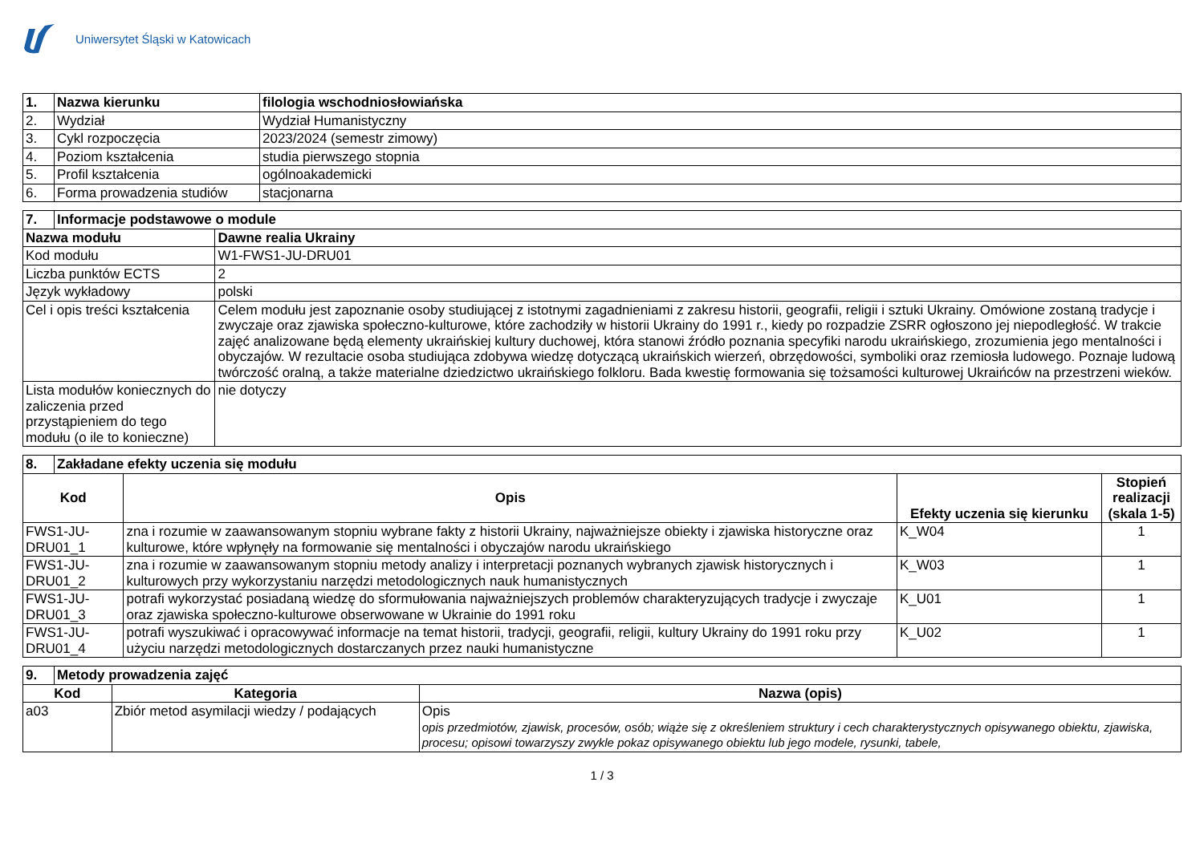Uniwersytet Śląski w Katowicach
| 1. | Nazwa kierunku | filologia wschodniosłowiańska |
| 2. | Wydział | Wydział Humanistyczny |
| 3. | Cykl rozpoczęcia | 2023/2024 (semestr zimowy) |
| 4. | Poziom kształcenia | studia pierwszego stopnia |
| 5. | Profil kształcenia | ogólnoakademicki |
| 6. | Forma prowadzenia studiów | stacjonarna |
| 7. | Informacje podstawowe o module | |
| Nazwa modułu | | Dawne realia Ukrainy |
| Kod modułu | | W1-FWS1-JU-DRU01 |
| Liczba punktów ECTS | | 2 |
| Język wykładowy | | polski |
| Cel i opis treści kształcenia | | Celem modułu jest zapoznanie osoby studiującej z istotnymi zagadnieniami z zakresu historii, geografii, religii i sztuki Ukrainy. Omówione zostaną tradycje i zwyczaje oraz zjawiska społeczno-kulturowe, które zachodziły w historii Ukrainy do 1991 r., kiedy po rozpadzie ZSRR ogłoszono jej niepodległość. W trakcie zajęć analizowane będą elementy ukraińskiej kultury duchowej, która stanowi źródło poznania specyfiki narodu ukraińskiego, zrozumienia jego mentalności i obyczajów. W rezultacie osoba studiująca zdobywa wiedzę dotyczącą ukraińskich wierzeń, obrzędowości, symboliki oraz rzemiosła ludowego. Poznaje ludową twórczość oralną, a także materialne dziedzictwo ukraińskiego folkloru. Bada kwestię formowania się tożsamości kulturowej Ukraińców na przestrzeni wieków. |
| Lista modułów koniecznych do zaliczenia przed przystąpieniem do tego modułu (o ile to konieczne) | | nie dotyczy |
| 8. | Zakładane efekty uczenia się modułu | | | |
| Kod | | Opis | Efekty uczenia się kierunku | Stopień realizacji (skala 1-5) |
| FWS1-JU-DRU01_1 | | zna i rozumie w zaawansowanym stopniu wybrane fakty z historii Ukrainy, najważniejsze obiekty i zjawiska historyczne oraz kulturowe, które wpłynęły na formowanie się mentalności i obyczajów narodu ukraińskiego | K_W04 | 1 |
| FWS1-JU-DRU01_2 | | zna i rozumie w zaawansowanym stopniu metody analizy i interpretacji poznanych wybranych zjawisk historycznych i kulturowych przy wykorzystaniu narzędzi metodologicznych nauk humanistycznych | K_W03 | 1 |
| FWS1-JU-DRU01_3 | | potrafi wykorzystać posiadaną wiedzę do sformułowania najważniejszych problemów charakteryzujących tradycje i zwyczaje oraz zjawiska społeczno-kulturowe obserwowane w Ukrainie do 1991 roku | K_U01 | 1 |
| FWS1-JU-DRU01_4 | | potrafi wyszukiwać i opracowywać informacje na temat historii, tradycji, geografii, religii, kultury Ukrainy do 1991 roku przy użyciu narzędzi metodologicznych dostarczanych przez nauki humanistyczne | K_U02 | 1 |
| 9. | Metody prowadzenia zajęć | | |
| Kod | | Kategoria | Nazwa (opis) |
| a03 | | Zbiór metod asymilacji wiedzy / podających | Opis opis przedmiotów, zjawisk, procesów, osób; wiąże się z określeniem struktury i cech charakterystycznych opisywanego obiektu, zjawiska, procesu; opisowi towarzyszy zwykle pokaz opisywanego obiektu lub jego modele, rysunki, tabele, |
1 / 3